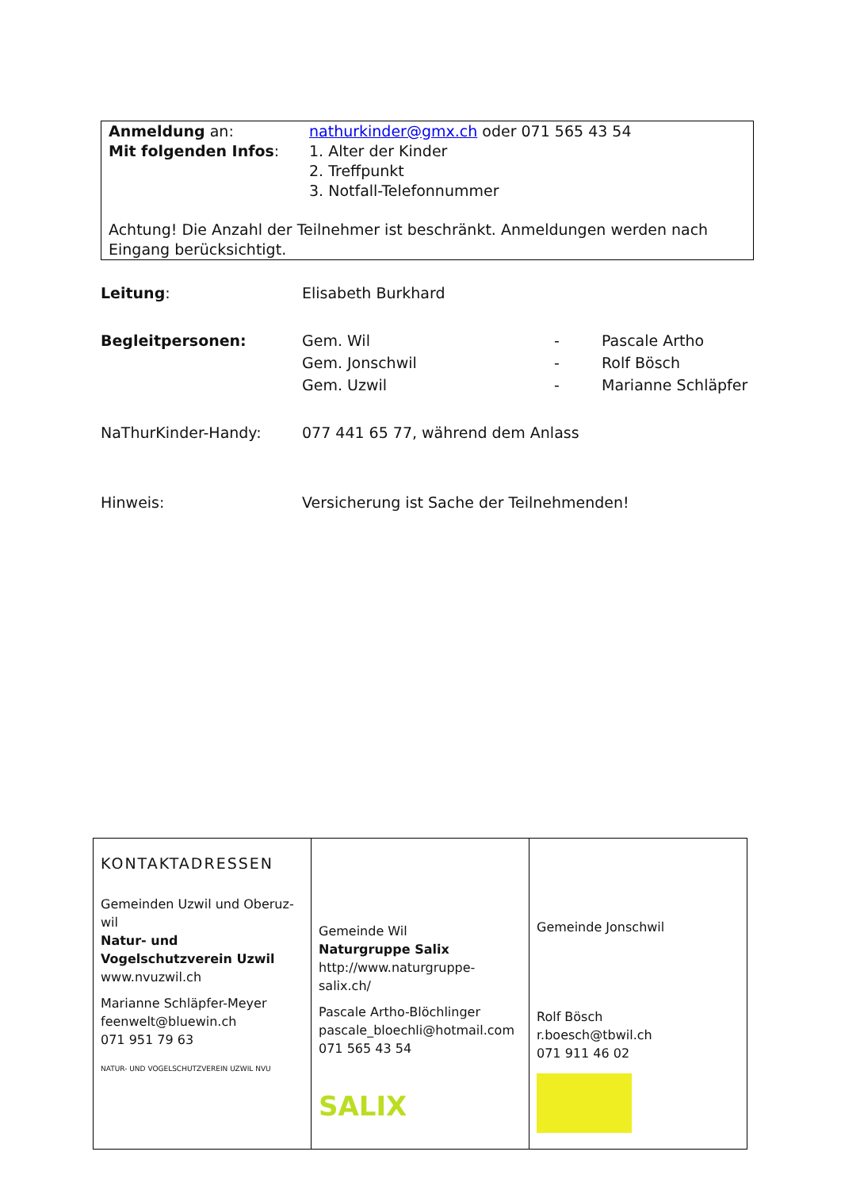Anmeldung an: nathurkinder@gmx.ch oder 071 565 43 54
Mit folgenden Infos: 1. Alter der Kinder
2. Treffpunkt
3. Notfall-Telefonnummer
Achtung! Die Anzahl der Teilnehmer ist beschränkt. Anmeldungen werden nach Eingang berücksichtigt.
Leitung: Elisabeth Burkhard
Begleitpersonen: Gem. Wil
Gem. Jonschwil
Gem. Uzwil
-
-
-
Pascale Artho
Rolf Bösch
Marianne Schläpfer
NaThurKinder-Handy: 077 441 65 77, während dem Anlass
Hinweis: Versicherung ist Sache der Teilnehmenden!
| KONTAKTADRESSEN Gemeinden Uzwil und Oberuz-wil Natur- und Vogelschutzverein Uzwil www.nvuzwil.ch Marianne Schläpfer-Meyer feenwelt@bluewin.ch 071 951 79 63 NATUR- UND VOGELSCHUTZVEREIN UZWIL NVU | Gemeinde Wil Naturgruppe Salix http://www.naturgruppe-salix.ch/ Pascale Artho-Blöchlinger pascale_bloechli@hotmail.com 071 565 43 54 SALIX | Gemeinde Jonschwil Rolf Bösch r.boesch@tbwil.ch 071 911 46 02 |